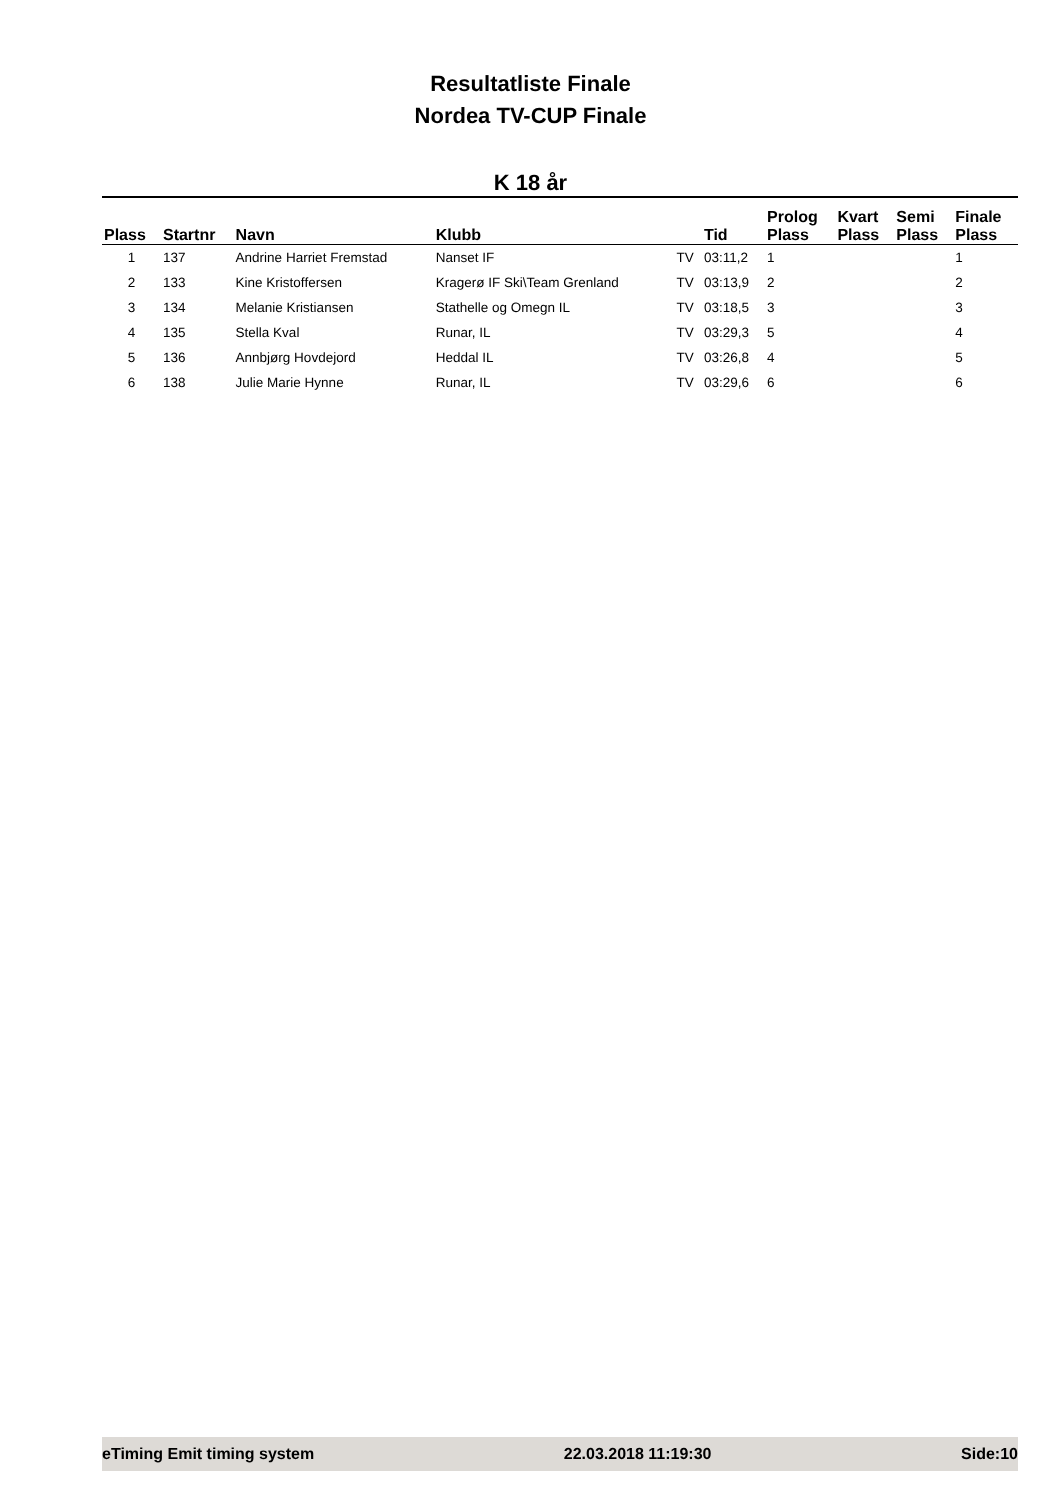Resultatliste Finale
Nordea TV-CUP Finale
K 18 år
| Plass | Startnr | Navn | Klubb | | Tid | Prolog Plass | Kvart Plass | Semi Plass | Finale Plass |
| --- | --- | --- | --- | --- | --- | --- | --- | --- | --- |
| 1 | 137 | Andrine Harriet Fremstad | Nanset IF | TV | 03:11,2 | 1 | | | 1 |
| 2 | 133 | Kine Kristoffersen | Kragerø IF Ski\Team Grenland | TV | 03:13,9 | 2 | | | 2 |
| 3 | 134 | Melanie Kristiansen | Stathelle og Omegn IL | TV | 03:18,5 | 3 | | | 3 |
| 4 | 135 | Stella Kval | Runar, IL | TV | 03:29,3 | 5 | | | 4 |
| 5 | 136 | Annbjørg Hovdejord | Heddal IL | TV | 03:26,8 | 4 | | | 5 |
| 6 | 138 | Julie Marie Hynne | Runar, IL | TV | 03:29,6 | 6 | | | 6 |
eTiming Emit timing system 22.03.2018 11:19:30 Side:10